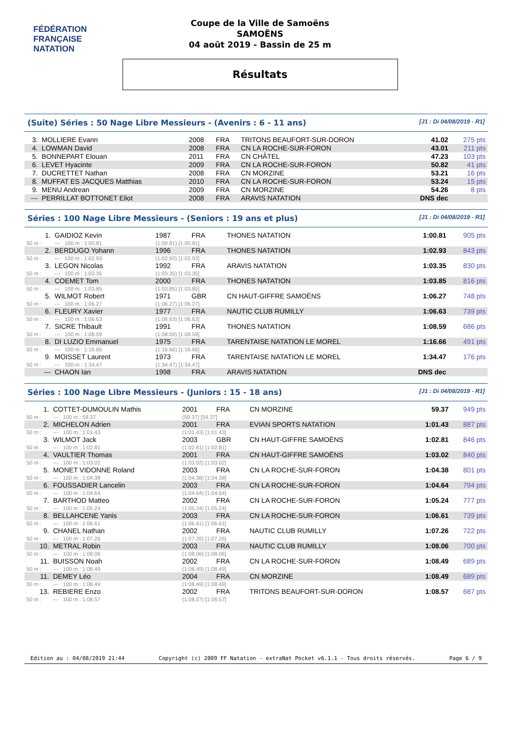FÉDÉRATION FRANÇAISE
NATATION
Coupe de la Ville de Samoëns
SAMOËNS
04 août 2019 - Bassin de 25 m
Résultats
(Suite) Séries : 50 Nage Libre Messieurs - (Avenirs : 6 - 11 ans) [J1 : Di 04/08/2019 - R1]
| 3. | MOLLIERE Evann | 2008 | FRA | TRITONS BEAUFORT-SUR-DORON | 41.02 | 275 pts |
| 4. | LOWMAN David | 2008 | FRA | CN LA ROCHE-SUR-FORON | 43.01 | 211 pts |
| 5. | BONNEPART Elouan | 2011 | FRA | CN CHÂTEL | 47.23 | 103 pts |
| 6. | LEVET Hyacinte | 2009 | FRA | CN LA ROCHE-SUR-FORON | 50.82 | 41 pts |
| 7. | DUCRETTET Nathan | 2008 | FRA | CN MORZINE | 53.21 | 16 pts |
| 8. | MUFFAT ES JACQUES Matthias | 2010 | FRA | CN LA ROCHE-SUR-FORON | 53.24 | 15 pts |
| 9. | MENU Andrean | 2009 | FRA | CN MORZINE | 54.26 | 8 pts |
| --- | PERRILLAT BOTTONET Eliot | 2008 | FRA | ARAVIS NATATION | DNS dec | |
Séries : 100 Nage Libre Messieurs - (Seniors : 19 ans et plus) [J1 : Di 04/08/2019 - R1]
| 1. | GAIDIOZ Kevin | 1987 | FRA | THONES NATATION | 1:00.81 | 905 pts |
| 50 m : | --- 100 m : 1:00.81 | (1:00.81) [1:00.81] | | | | |
| 2. | BERDUGO Yohann | 1996 | FRA | THONES NATATION | 1:02.93 | 843 pts |
| 50 m : | --- 100 m : 1:02.93 | (1:02.93) [1:02.93] | | | | |
| 3. | LEGON Nicolas | 1992 | FRA | ARAVIS NATATION | 1:03.35 | 830 pts |
| 50 m : | --- 100 m : 1:03.35 | (1:03.35) [1:03.35] | | | | |
| 4. | COEMET Tom | 2000 | FRA | THONES NATATION | 1:03.85 | 816 pts |
| 50 m : | --- 100 m : 1:03.85 | (1:03.85) [1:03.85] | | | | |
| 5. | WILMOT Robert | 1971 | GBR | CN HAUT-GIFFRE SAMOËNS | 1:06.27 | 748 pts |
| 50 m : | --- 100 m : 1:06.27 | (1:06.27) [1:06.27] | | | | |
| 6. | FLEURY Xavier | 1977 | FRA | NAUTIC CLUB RUMILLY | 1:06.63 | 739 pts |
| 50 m : | --- 100 m : 1:06.63 | (1:06.63) [1:06.63] | | | | |
| 7. | SICRE Thibault | 1991 | FRA | THONES NATATION | 1:08.59 | 686 pts |
| 50 m : | --- 100 m : 1:08.59 | (1:08.59) [1:08.59] | | | | |
| 8. | DI LUZIO Emmanuel | 1975 | FRA | TARENTAISE NATATION LE MOREL | 1:16.66 | 491 pts |
| 50 m : | --- 100 m : 1:16.66 | (1:16.66) [1:16.66] | | | | |
| 9. | MOISSET Laurent | 1973 | FRA | TARENTAISE NATATION LE MOREL | 1:34.47 | 176 pts |
| 50 m : | --- 100 m : 1:34.47 | (1:34.47) [1:34.47] | | | | |
| --- | CHAON Ian | 1998 | FRA | ARAVIS NATATION | DNS dec | |
Séries : 100 Nage Libre Messieurs - (Juniors : 15 - 18 ans) [J1 : Di 04/08/2019 - R1]
| 1. | COTTET-DUMOULIN Mathis | 2001 | FRA | CN MORZINE | 59.37 | 949 pts |
| 50 m : | --- 100 m : 59.37 | (59.37) [59.37] | | | | |
| 2. | MICHELON Adrien | 2001 | FRA | EVIAN SPORTS NATATION | 1:01.43 | 887 pts |
| 50 m : | --- 100 m : 1:01.43 | (1:01.43) [1:01.43] | | | | |
| 3. | WILMOT Jack | 2003 | GBR | CN HAUT-GIFFRE SAMOËNS | 1:02.81 | 846 pts |
| 50 m : | --- 100 m : 1:02.81 | (1:02.81) [1:02.81] | | | | |
| 4. | VAULTIER Thomas | 2001 | FRA | CN HAUT-GIFFRE SAMOËNS | 1:03.02 | 840 pts |
| 50 m : | --- 100 m : 1:03.02 | (1:03.02) [1:03.02] | | | | |
| 5. | MONET VIDONNE Roland | 2003 | FRA | CN LA ROCHE-SUR-FORON | 1:04.38 | 801 pts |
| 50 m : | --- 100 m : 1:04.38 | (1:04.38) [1:04.38] | | | | |
| 6. | FOUSSADIER Lancelin | 2003 | FRA | CN LA ROCHE-SUR-FORON | 1:04.64 | 794 pts |
| 50 m : | --- 100 m : 1:04.64 | (1:04.64) [1:04.64] | | | | |
| 7. | BARTHOD Matteo | 2002 | FRA | CN LA ROCHE-SUR-FORON | 1:05.24 | 777 pts |
| 50 m : | --- 100 m : 1:05.24 | (1:05.24) [1:05.24] | | | | |
| 8. | BELLAHCENE Yanis | 2003 | FRA | CN LA ROCHE-SUR-FORON | 1:06.61 | 739 pts |
| 50 m : | --- 100 m : 1:06.61 | (1:06.61) [1:06.61] | | | | |
| 9. | CHANEL Nathan | 2002 | FRA | NAUTIC CLUB RUMILLY | 1:07.26 | 722 pts |
| 50 m : | --- 100 m : 1:07.26 | (1:07.26) [1:07.26] | | | | |
| 10. | METRAL Robin | 2003 | FRA | NAUTIC CLUB RUMILLY | 1:08.06 | 700 pts |
| 50 m : | --- 100 m : 1:08.06 | (1:08.06) [1:08.06] | | | | |
| 11. | BUISSON Noah | 2002 | FRA | CN LA ROCHE-SUR-FORON | 1:08.49 | 689 pts |
| 50 m : | --- 100 m : 1:08.49 | (1:08.49) [1:08.49] | | | | |
| 11. | DEMEY Léo | 2004 | FRA | CN MORZINE | 1:08.49 | 689 pts |
| 50 m : | --- 100 m : 1:08.49 | (1:08.49) [1:08.49] | | | | |
| 13. | REBIERE Enzo | 2002 | FRA | TRITONS BEAUFORT-SUR-DORON | 1:08.57 | 687 pts |
| 50 m : | --- 100 m : 1:08.57 | (1:08.57) [1:08.57] | | | | |
Edition au : 04/08/2019 21:44 Copyright (c) 2009 FF Natation - extraNat Pocket v6.1.1 - Tous droits réservés. Page 6 / 9